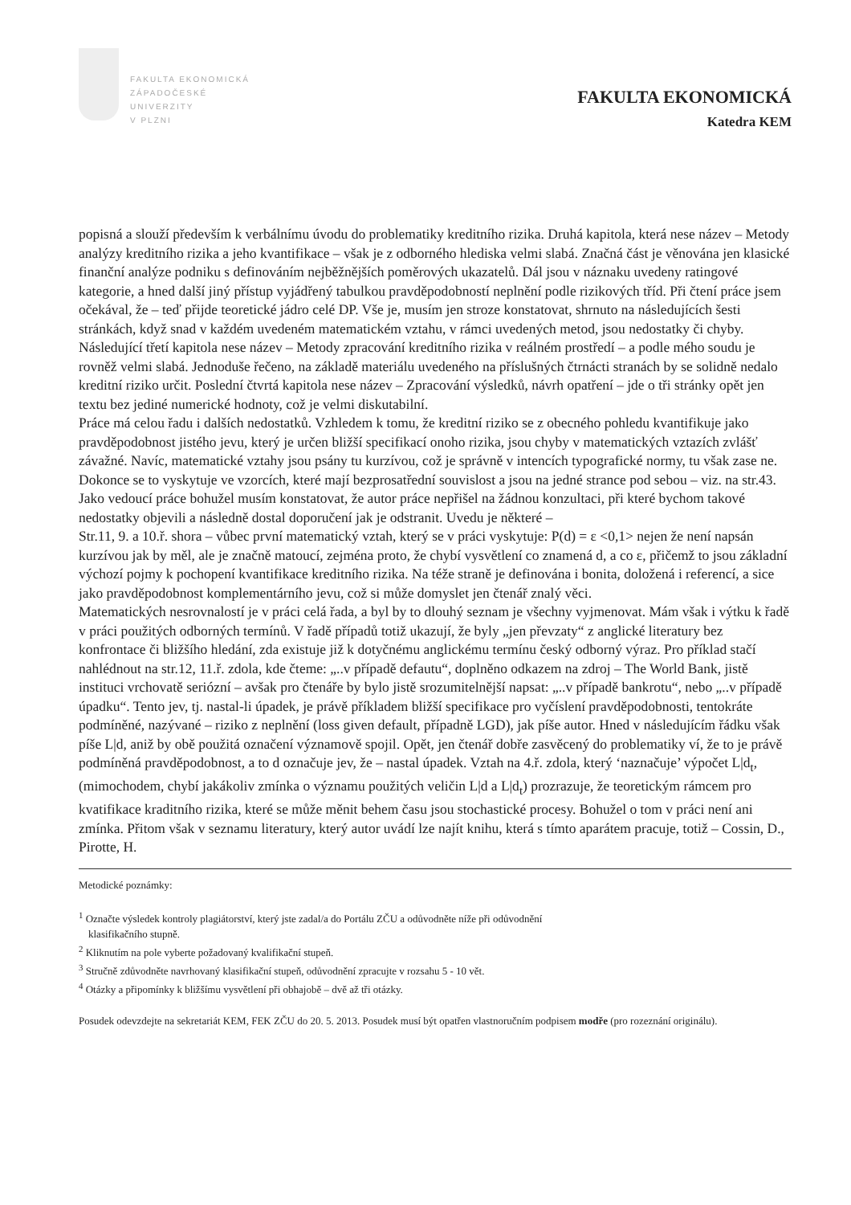FAKULTA EKONOMICKÁ
ZÁPADOČESKÉ
UNIVERZITY
V PLZNI
FAKULTA EKONOMICKÁ
Katedra KEM
popisná a slouží především k verbálnímu úvodu do problematiky kreditního rizika. Druhá kapitola, která nese název – Metody analýzy kreditního rizika a jeho kvantifikace – však je z odborného hlediska velmi slabá. Značná část je věnována jen klasické finanční analýze podniku s definováním nejběžnějších poměrových ukazatelů. Dál jsou v náznaku uvedeny ratingové kategorie, a hned další jiný přístup vyjádřený tabulkou pravděpodobností neplnění podle rizikových tříd. Při čtení práce jsem očekával, že – teď přijde teoretické jádro celé DP. Vše je, musím jen stroze konstatovat, shrnuto na následujících šesti stránkách, když snad v každém uvedeném matematickém vztahu, v rámci uvedených metod, jsou nedostatky či chyby. Následující třetí kapitola nese název – Metody zpracování kreditního rizika v reálném prostředí – a podle mého soudu je rovněž velmi slabá. Jednoduše řečeno, na základě materiálu uvedeného na příslušných čtrnácti stranách by se solidně nedalo kreditní riziko určit. Poslední čtvrtá kapitola nese název – Zpracování výsledků, návrh opatření – jde o tři stránky opět jen textu bez jediné numerické hodnoty, což je velmi diskutabilní.
Práce má celou řadu i dalších nedostatků. Vzhledem k tomu, že kreditní riziko se z obecného pohledu kvantifikuje jako pravděpodobnost jistého jevu, který je určen bližší specifikací onoho rizika, jsou chyby v matematických vztazích zvlášť závažné. Navíc, matematické vztahy jsou psány tu kurzívou, což je správně v intencích typografické normy, tu však zase ne. Dokonce se to vyskytuje ve vzorcích, které mají bezprosatřední souvislost a jsou na jedné strance pod sebou – viz. na str.43. Jako vedoucí práce bohužel musím konstatovat, že autor práce nepřišel na žádnou konzultaci, při které bychom takové nedostatky objevili a následně dostal doporučení jak je odstranit. Uvedu je některé –
Str.11, 9. a 10.ř. shora – vůbec první matematický vztah, který se v práci vyskytuje: P(d) = ε <0,1> nejen že není napsán kurzívou jak by měl, ale je značně matoucí, zejména proto, že chybí vysvětlení co znamená d, a co ε, přičemž to jsou základní výchozí pojmy k pochopení kvantifikace kreditního rizika. Na téže straně je definována i bonita, doložená i referencí, a sice jako pravděpodobnost komplementárního jevu, což si může domyslet jen čtenář znalý věci.
Matematických nesrovnalostí je v práci celá řada, a byl by to dlouhý seznam je všechny vyjmenovat. Mám však i výtku k řadě v práci použitých odborných termínů. V řadě případů totiž ukazují, že byly „jen převzaty“ z anglické literatury bez konfrontace či bližšího hledání, zda existuje již k dotyčnému anglickému termínu český odborný výraz. Pro příklad stačí nahlédnout na str.12, 11.ř. zdola, kde čteme: „..v případě defautu“, doplněno odkazem na zdroj – The World Bank, jistě instituci vrchovatě seriózní – avšak pro čtenáře by bylo jistě srozumitelnější napsat: „..v případě bankrotu“, nebo „..v případě úpadku“. Tento jev, tj. nastal-li úpadek, je právě příkladem bližší specifikace pro vyčíslení pravděpodobnosti, tentokráte podmíněné, nazývané – riziko z neplnění (loss given default, případně LGD), jak píše autor. Hned v následujícím řádku však píše L|d, aniž by obě použitá označení významově spojil. Opět, jen čtenář dobře zasvěcený do problematiky ví, že to je právě podmíněná pravděpodobnost, a to d označuje jev, že – nastal úpadek. Vztah na 4.ř. zdola, který ‘naznačuje’ výpočet L|d<sub>t</sub>, (mimochodem, chybí jakákoliv zmínka o významu použitých veličin L|d a L|d<sub>t</sub>) prozrazuje, že teoretickým rámcem pro kvatifikace kraditního rizika, které se může měnit behem času jsou stochastické procesy. Bohužel o tom v práci není ani zmínka. Přitom však v seznamu literatury, který autor uvádí lze najít knihu, která s tímto aparátem pracuje, totiž – Cossin, D., Pirotte, H.
Metodické poznámky:
<sup>1</sup> Označte výsledek kontroly plagiátorství, který jste zadal/a do Portálu ZČU a odůvodněte níže při odůvodnění
klasifikačního stupně.
<sup>2</sup> Kliknutím na pole vyberte požadovaný kvalifikační stupeň.
<sup>3</sup> Stručně zdůvodněte navrhovaný klasifikační stupeň, odůvodnění zpracujte v rozsahu 5 - 10 vět.
<sup>4</sup> Otázky a připomínky k bližšímu vysvětlení při obhajobě – dvě až tři otázky.
Posudek odevzdejte na sekretariát KEM, FEK ZČU do 20. 5. 2013. Posudek musí být opatřen vlastnoručním podpisem modře (pro rozeznání originálu).